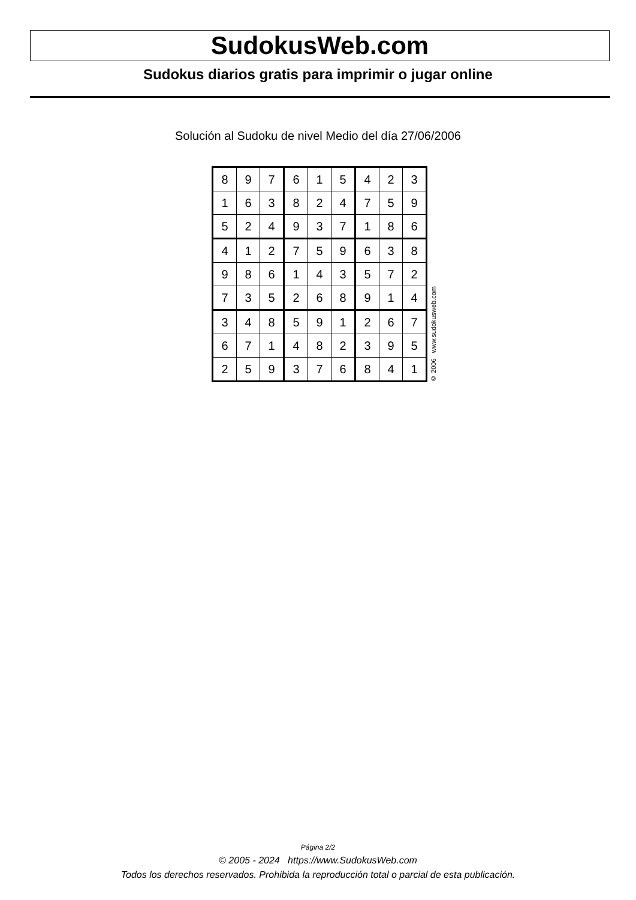SudokusWeb.com
Sudokus diarios gratis para imprimir o jugar online
Solución al Sudoku de nivel Medio del día 27/06/2006
| 8 | 9 | 7 | 6 | 1 | 5 | 4 | 2 | 3 |
| 1 | 6 | 3 | 8 | 2 | 4 | 7 | 5 | 9 |
| 5 | 2 | 4 | 9 | 3 | 7 | 1 | 8 | 6 |
| 4 | 1 | 2 | 7 | 5 | 9 | 6 | 3 | 8 |
| 9 | 8 | 6 | 1 | 4 | 3 | 5 | 7 | 2 |
| 7 | 3 | 5 | 2 | 6 | 8 | 9 | 1 | 4 |
| 3 | 4 | 8 | 5 | 9 | 1 | 2 | 6 | 7 |
| 6 | 7 | 1 | 4 | 8 | 2 | 3 | 9 | 5 |
| 2 | 5 | 9 | 3 | 7 | 6 | 8 | 4 | 1 |
© 2006 www.sudokusweb.com
Página 2/2
© 2005 - 2024 https://www.SudokusWeb.com
Todos los derechos reservados. Prohibida la reproducción total o parcial de esta publicación.